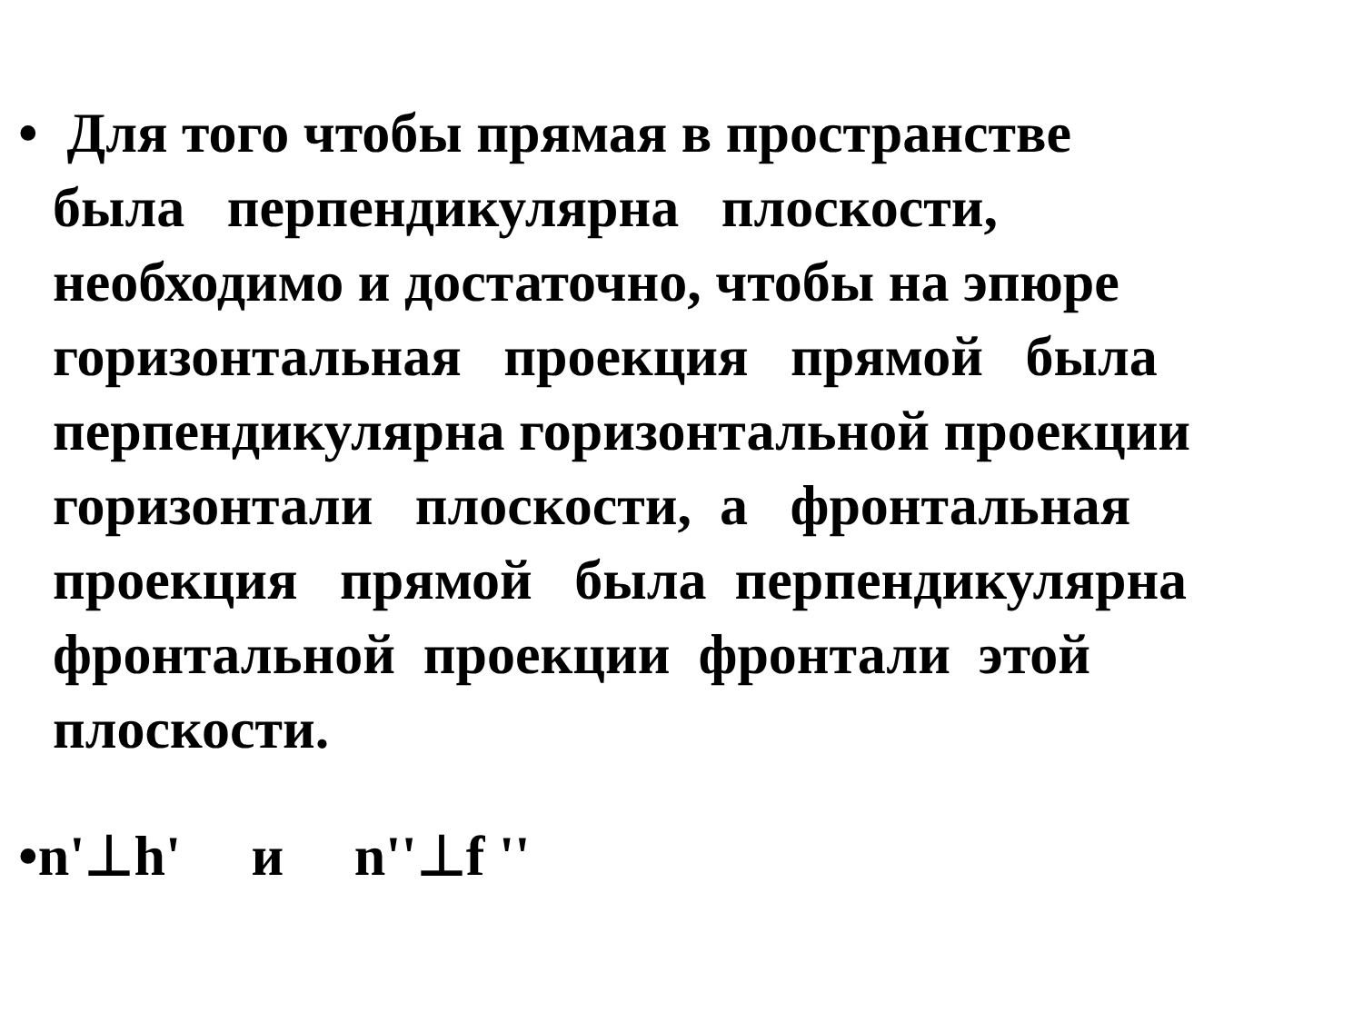• Для того чтобы прямая в пространстве
была перпендикулярна плоскости,
необходимо и достаточно, чтобы на эпюре
горизонтальная проекция прямой была
перпендикулярна горизонтальной проекции
горизонтали плоскости, а фронтальная
проекция прямой была перпендикулярна
фронтальной проекции фронтали этой
плоскости.
•n'⊥h' и n''⊥f ''